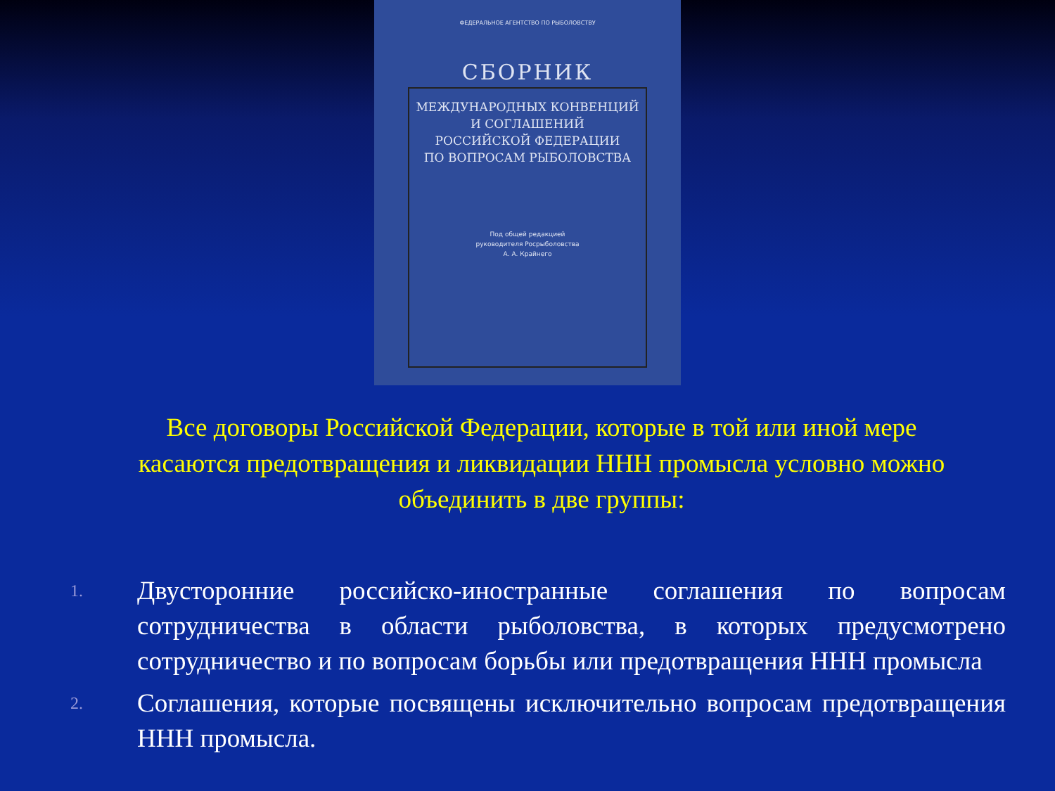ФЕДЕРАЛЬНОЕ АГЕНТСТВО ПО РЫБОЛОВСТВУ
СБОРНИК
МЕЖДУНАРОДНЫХ КОНВЕНЦИЙ
И СОГЛАШЕНИЙ
РОССИЙСКОЙ ФЕДЕРАЦИИ
ПО ВОПРОСАМ РЫБОЛОВСТВА
Под общей редакцией
руководителя Росрыболовства
А. А. Крайнего
Все договоры Российской Федерации, которые в той или иной мере касаются предотвращения и ликвидации ННН промысла условно можно объединить в две группы:
1. Двусторонние российско-иностранные соглашения по вопросам сотрудничества в области рыболовства, в которых предусмотрено сотрудничество и по вопросам борьбы или предотвращения ННН промысла
2. Соглашения, которые посвящены исключительно вопросам предотвращения ННН промысла.